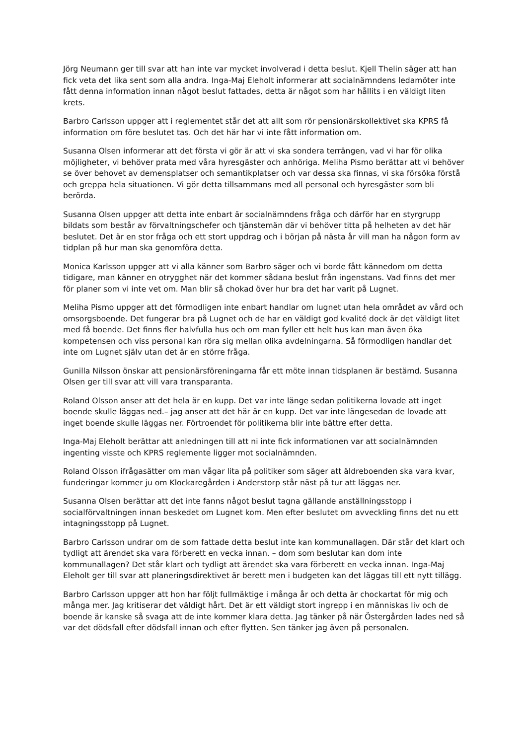Jörg Neumann ger till svar att han inte var mycket involverad i detta beslut. Kjell Thelin säger att han fick veta det lika sent som alla andra. Inga-Maj Eleholt informerar att socialnämndens ledamöter inte fått denna information innan något beslut fattades, detta är något som har hållits i en väldigt liten krets.
Barbro Carlsson uppger att i reglementet står det att allt som rör pensionärskollektivet ska KPRS få information om före beslutet tas. Och det här har vi inte fått information om.
Susanna Olsen informerar att det första vi gör är att vi ska sondera terrängen, vad vi har för olika möjligheter, vi behöver prata med våra hyresgäster och anhöriga. Meliha Pismo berättar att vi behöver se över behovet av demensplatser och semantikplatser och var dessa ska finnas, vi ska försöka förstå och greppa hela situationen. Vi gör detta tillsammans med all personal och hyresgäster som bli berörda.
Susanna Olsen uppger att detta inte enbart är socialnämndens fråga och därför har en styrgrupp bildats som består av förvaltningschefer och tjänstemän där vi behöver titta på helheten av det här beslutet. Det är en stor fråga och ett stort uppdrag och i början på nästa år vill man ha någon form av tidplan på hur man ska genomföra detta.
Monica Karlsson uppger att vi alla känner som Barbro säger och vi borde fått kännedom om detta tidigare, man känner en otrygghet när det kommer sådana beslut från ingenstans. Vad finns det mer för planer som vi inte vet om. Man blir så chokad över hur bra det har varit på Lugnet.
Meliha Pismo uppger att det förmodligen inte enbart handlar om lugnet utan hela området av vård och omsorgsboende. Det fungerar bra på Lugnet och de har en väldigt god kvalité dock är det väldigt litet med få boende. Det finns fler halvfulla hus och om man fyller ett helt hus kan man även öka kompetensen och viss personal kan röra sig mellan olika avdelningarna. Så förmodligen handlar det inte om Lugnet själv utan det är en större fråga.
Gunilla Nilsson önskar att pensionärsföreningarna får ett möte innan tidsplanen är bestämd. Susanna Olsen ger till svar att vill vara transparanta.
Roland Olsson anser att det hela är en kupp. Det var inte länge sedan politikerna lovade att inget boende skulle läggas ned.– jag anser att det här är en kupp. Det var inte längesedan de lovade att inget boende skulle läggas ner. Förtroendet för politikerna blir inte bättre efter detta.
Inga-Maj Eleholt berättar att anledningen till att ni inte fick informationen var att socialnämnden ingenting visste och KPRS reglemente ligger mot socialnämnden.
Roland Olsson ifrågasätter om man vågar lita på politiker som säger att äldreboenden ska vara kvar, funderingar kommer ju om Klockaregården i Anderstorp står näst på tur att läggas ner.
Susanna Olsen berättar att det inte fanns något beslut tagna gällande anställningsstopp i socialförvaltningen innan beskedet om Lugnet kom. Men efter beslutet om avveckling finns det nu ett intagningsstopp på Lugnet.
Barbro Carlsson undrar om de som fattade detta beslut inte kan kommunallagen. Där står det klart och tydligt att ärendet ska vara förberett en vecka innan. – dom som beslutar kan dom inte kommunallagen? Det står klart och tydligt att ärendet ska vara förberett en vecka innan. Inga-Maj Eleholt ger till svar att planeringsdirektivet är berett men i budgeten kan det läggas till ett nytt tillägg.
Barbro Carlsson uppger att hon har följt fullmäktige i många år och detta är chockartat för mig och många mer. Jag kritiserar det väldigt hårt. Det är ett väldigt stort ingrepp i en människas liv och de boende är kanske så svaga att de inte kommer klara detta. Jag tänker på när Östergården lades ned så var det dödsfall efter dödsfall innan och efter flytten. Sen tänker jag även på personalen.